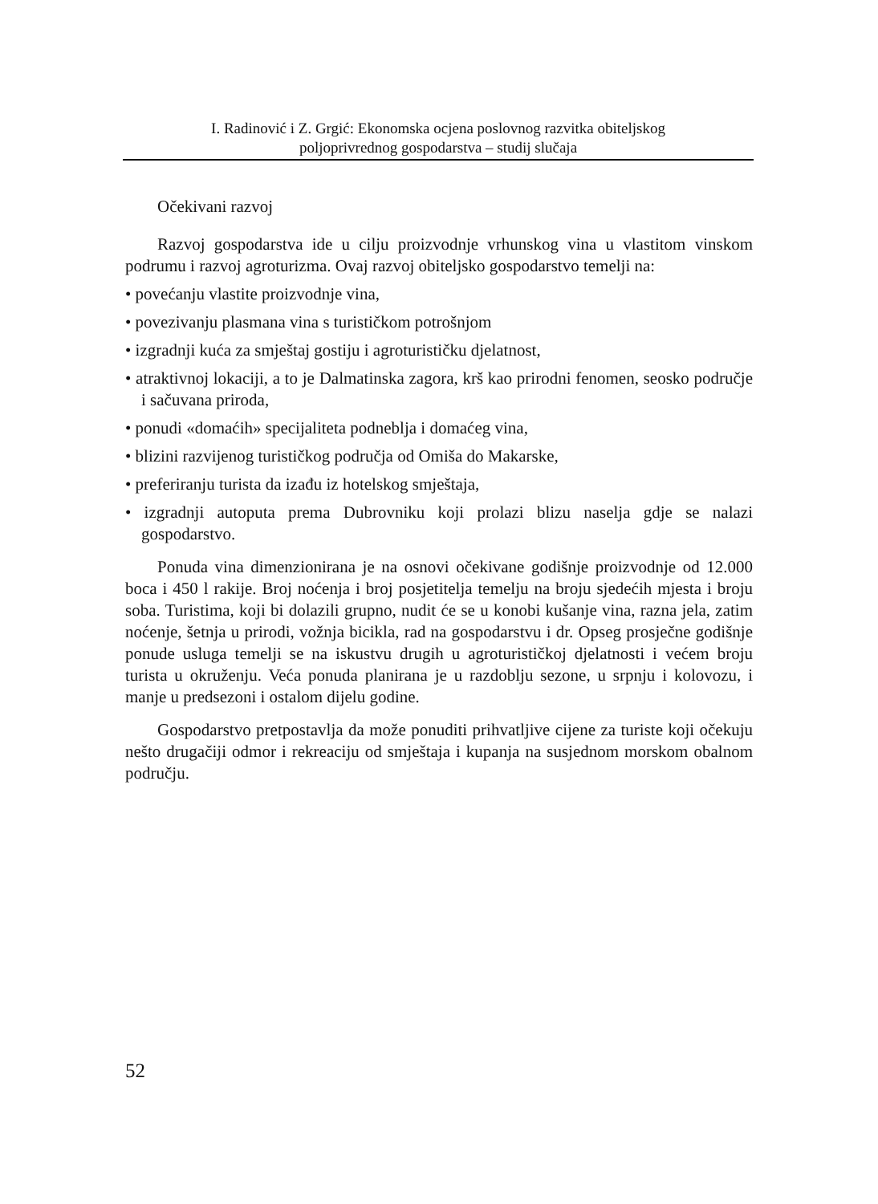I. Radinović i Z. Grgić: Ekonomska ocjena poslovnog razvitka obiteljskog
poljoprivrednog gospodarstva – studij slučaja
Očekivani razvoj
Razvoj gospodarstva ide u cilju proizvodnje vrhunskog vina u vlastitom vinskom podrumu i razvoj agroturizma. Ovaj razvoj obiteljsko gospodarstvo temelji na:
• povećanju vlastite proizvodnje vina,
• povezivanju plasmana vina s turističkom potrošnjom
• izgradnji kuća za smještaj gostiju i agroturističku djelatnost,
• atraktivnoj lokaciji, a to je Dalmatinska zagora, krš kao prirodni fenomen, seosko područje i sačuvana priroda,
• ponudi «domaćih» specijaliteta podneblja i domaćeg vina,
• blizini razvijenog turističkog područja od Omiša do Makarske,
• preferiranju turista da izađu iz hotelskog smještaja,
• izgradnji autoputa prema Dubrovniku koji prolazi blizu naselja gdje se nalazi gospodarstvo.
Ponuda vina dimenzionirana je na osnovi očekivane godišnje proizvodnje od 12.000 boca i 450 l rakije. Broj noćenja i broj posjetitelja temelju na broju sjedećih mjesta i broju soba. Turistima, koji bi dolazili grupno, nudit će se u konobi kušanje vina, razna jela, zatim noćenje, šetnja u prirodi, vožnja bicikla, rad na gospodarstvu i dr. Opseg prosječne godišnje ponude usluga temelji se na iskustvu drugih u agroturističkoj djelatnosti i većem broju turista u okruženju. Veća ponuda planirana je u razdoblju sezone, u srpnju i kolovozu, i manje u predsezoni i ostalom dijelu godine.
Gospodarstvo pretpostavlja da može ponuditi prihvatljive cijene za turiste koji očekuju nešto drugačiji odmor i rekreaciju od smještaja i kupanja na susjednom morskom obalnom području.
52